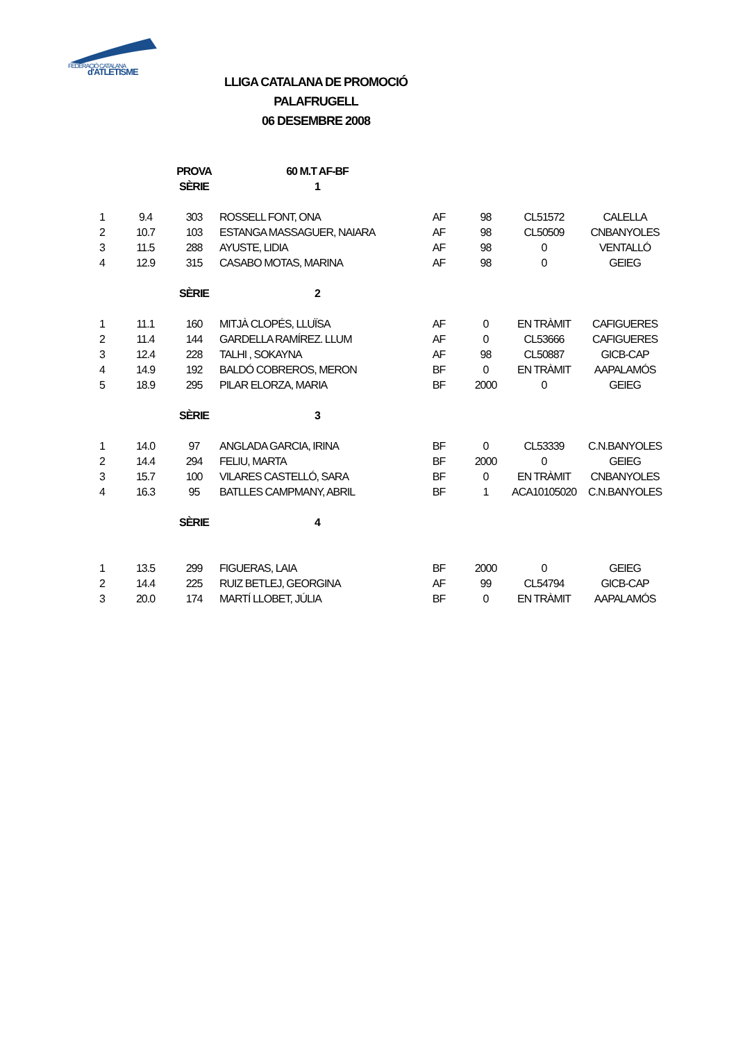FEDERACIÓ CATALANA
d'ATLETISME
LLIGA CATALANA DE PROMOCIÓ
PALAFRUGELL
06 DESEMBRE 2008
| | | PROVA | 60 M.T AF-BF | | | | |
| | | SÈRIE | 1 | | | | |
| 1 | 9.4 | 303 | ROSSELL FONT, ONA | AF | 98 | CL51572 | CALELLA |
| 2 | 10.7 | 103 | ESTANGA MASSAGUER, NAIARA | AF | 98 | CL50509 | CNBANYOLES |
| 3 | 11.5 | 288 | AYUSTE, LIDIA | AF | 98 | 0 | VENTALLÓ |
| 4 | 12.9 | 315 | CASABO MOTAS, MARINA | AF | 98 | 0 | GEIEG |
| | | SÈRIE | 2 | | | | |
| 1 | 11.1 | 160 | MITJÀ CLOPÉS, LLUÏSA | AF | 0 | EN TRÀMIT | CAFIGUERES |
| 2 | 11.4 | 144 | GARDELLA RAMÍREZ. LLUM | AF | 0 | CL53666 | CAFIGUERES |
| 3 | 12.4 | 228 | TALHI , SOKAYNA | AF | 98 | CL50887 | GICB-CAP |
| 4 | 14.9 | 192 | BALDÓ COBREROS, MERON | BF | 0 | EN TRÀMIT | AAPALAMÓS |
| 5 | 18.9 | 295 | PILAR ELORZA, MARIA | BF | 2000 | 0 | GEIEG |
| | | SÈRIE | 3 | | | | |
| 1 | 14.0 | 97 | ANGLADA GARCIA, IRINA | BF | 0 | CL53339 | C.N.BANYOLES |
| 2 | 14.4 | 294 | FELIU, MARTA | BF | 2000 | 0 | GEIEG |
| 3 | 15.7 | 100 | VILARES CASTELLÓ, SARA | BF | 0 | EN TRÀMIT | CNBANYOLES |
| 4 | 16.3 | 95 | BATLLES CAMPMANY, ABRIL | BF | 1 | ACA10105020 | C.N.BANYOLES |
| | | SÈRIE | 4 | | | | |
| 1 | 13.5 | 299 | FIGUERAS, LAIA | BF | 2000 | 0 | GEIEG |
| 2 | 14.4 | 225 | RUIZ BETLEJ, GEORGINA | AF | 99 | CL54794 | GICB-CAP |
| 3 | 20.0 | 174 | MARTÍ LLOBET, JÚLIA | BF | 0 | EN TRÀMIT | AAPALAMÓS |